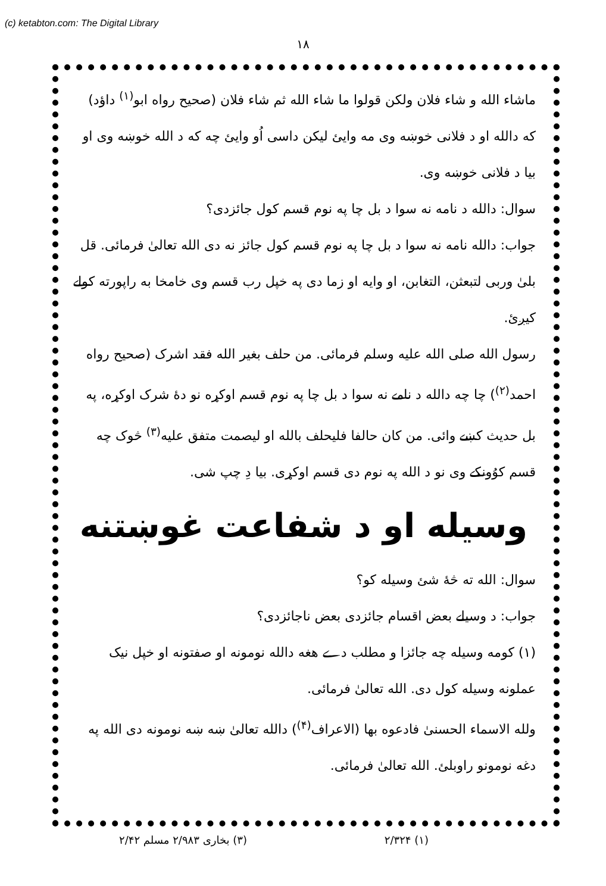(c) ketabton.com: The Digital Library
۱۸
ماشاء الله و شاء فلان ولکن قولوا ما شاء الله ثم شاء فلان (صحیح رواه ابو<sup>(۱)</sup> داؤد) که دالله او د فلانی خوښه وی مه وایئ لیکن داسی اُو وایئ چه که د الله خوښه وی او بیا د فلانی خوښه وی.
سوال: دالله د نامه نه سوا د بل چا په نوم قسم کول جائزدی؟
جواب: دالله نامه نه سوا د بل چا په نوم قسم کول جائز نه دی الله تعالیٰ فرمائی. قل بلیٰ وربی لتبعثن، التغابن، او وایه او زما دی په خپل رب قسم وی خامخا به راپورته کولے کیږئ.
رسول الله صلی الله علیه وسلم فرمائی. من حلف بغیر الله فقد اشرک (صحیح رواه احمد<sup>(۲)</sup>) چا چه دالله د نامے نه سوا د بل چا په نوم قسم اوکړه نو دهٔ شرک اوکړه، په بل حدیث کښے وائی. من کان حالفا فلیحلف بالله او لیصمت متفق علیه<sup>(۳)</sup> څوک چه قسم کوُونکے وی نو د الله په نوم دی قسم اوکړی. بیا دِ چپ شی.
وسیله او د شفاعت غوښتنه
سوال: الله ته څهٔ شئ وسیله کو؟
جواب: د وسیلے بعض اقسام جائزدی بعض ناجائزدی؟
(۱) کومه وسیله چه جائزا و مطلب دے هغه دالله نومونه او صفتونه او خپل نیک عملونه وسیله کول دی. الله تعالیٰ فرمائی.
ولله الاسماء الحسنیٰ فادعوه بها (الاعراف<sup>(۴)</sup>) دالله تعالیٰ ښه ښه نومونه دی الله په دغه نومونو راوبلئ. الله تعالیٰ فرمائی.
(۱) ۲/۳۲۴ (۳) بخاری ۲/۹۸۳ مسلم ۲/۴۲